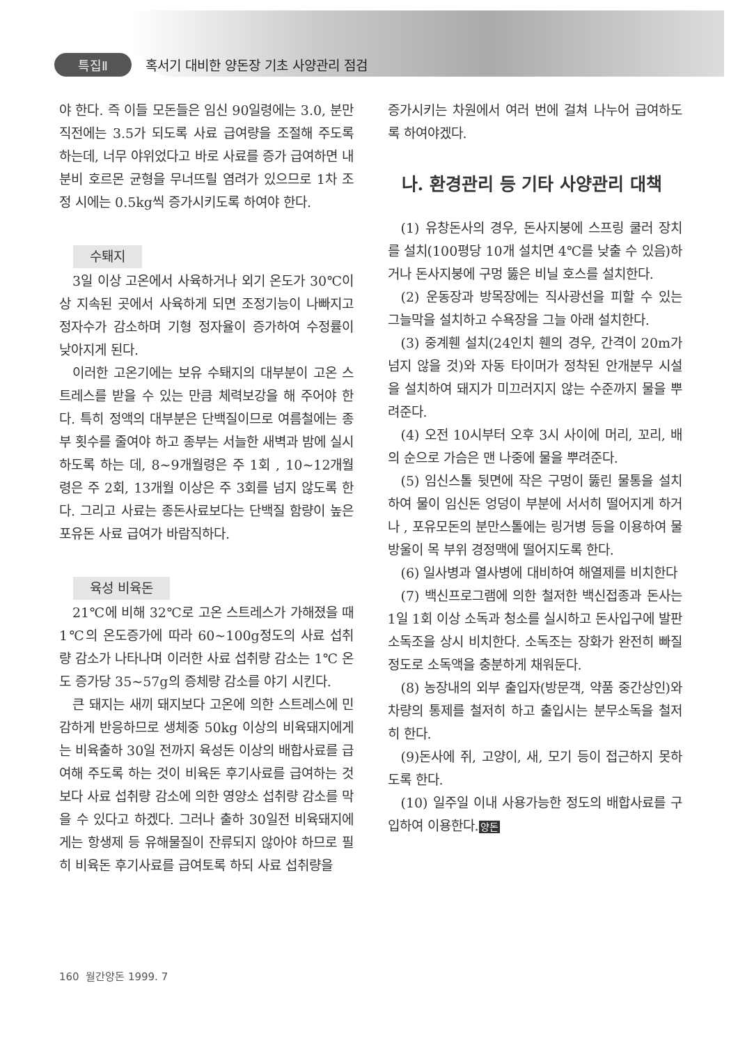특집Ⅱ 혹서기 대비한 양돈장 기초 사양관리 점검
야 한다. 즉 이들 모돈들은 임신 90일령에는 3.0, 분만 직전에는 3.5가 되도록 사료 급여량을 조절해 주도록 하는데, 너무 야위었다고 바로 사료를 증가 급여하면 내분비 호르몬 균형을 무너뜨릴 염려가 있으므로 1차 조정 시에는 0.5kg씩 증가시키도록 하여야 한다.
수퇘지
3일 이상 고온에서 사육하거나 외기 온도가 30℃이상 지속된 곳에서 사육하게 되면 조정기능이 나빠지고 정자수가 감소하며 기형 정자율이 증가하여 수정률이 낮아지게 된다.
이러한 고온기에는 보유 수퇘지의 대부분이 고온 스트레스를 받을 수 있는 만큼 체력보강을 해 주어야 한다. 특히 정액의 대부분은 단백질이므로 여름철에는 종부 횟수를 줄여야 하고 종부는 서늘한 새벽과 밤에 실시하도록 하는 데, 8~9개월령은 주 1회 , 10~12개월 령은 주 2회, 13개월 이상은 주 3회를 넘지 않도록 한다. 그리고 사료는 종돈사료보다는 단백질 함량이 높은 포유돈 사료 급여가 바람직하다.
육성 비육돈
21℃에 비해 32℃로 고온 스트레스가 가해졌을 때 1℃의 온도증가에 따라 60~100g정도의 사료 섭취량 감소가 나타나며 이러한 사료 섭취량 감소는 1℃ 온도 증가당 35~57g의 증체량 감소를 야기 시킨다.
큰 돼지는 새끼 돼지보다 고온에 의한 스트레스에 민감하게 반응하므로 생체중 50kg 이상의 비육돼지에게는 비육출하 30일 전까지 육성돈 이상의 배합사료를 급여해 주도록 하는 것이 비육돈 후기사료를 급여하는 것보다 사료 섭취량 감소에 의한 영양소 섭취량 감소를 막을 수 있다고 하겠다. 그러나 출하 30일전 비육돼지에게는 항생제 등 유해물질이 잔류되지 않아야 하므로 필히 비육돈 후기사료를 급여토록 하되 사료 섭취량을
증가시키는 차원에서 여러 번에 걸쳐 나누어 급여하도록 하여야겠다.
나. 환경관리 등 기타 사양관리 대책
(1) 유창돈사의 경우, 돈사지붕에 스프링 쿨러 장치를 설치(100평당 10개 설치면 4℃를 낮출 수 있음)하거나 돈사지붕에 구멍 뚫은 비닐 호스를 설치한다.
(2) 운동장과 방목장에는 직사광선을 피할 수 있는 그늘막을 설치하고 수욕장을 그늘 아래 설치한다.
(3) 중계휀 설치(24인치 휀의 경우, 간격이 20m가 넘지 않을 것)와 자동 타이머가 정착된 안개분무 시설을 설치하여 돼지가 미끄러지지 않는 수준까지 물을 뿌려준다.
(4) 오전 10시부터 오후 3시 사이에 머리, 꼬리, 배의 순으로 가슴은 맨 나중에 물을 뿌려준다.
(5) 임신스톨 뒷면에 작은 구멍이 뚫린 물통을 설치하여 물이 임신돈 엉덩이 부분에 서서히 떨어지게 하거나 , 포유모돈의 분만스톨에는 링거병 등을 이용하여 물방울이 목 부위 경정맥에 떨어지도록 한다.
(6) 일사병과 열사병에 대비하여 해열제를 비치한다
(7) 백신프로그램에 의한 철저한 백신접종과 돈사는 1일 1회 이상 소독과 청소를 실시하고 돈사입구에 발판 소독조을 상시 비치한다. 소독조는 장화가 완전히 빠질 정도로 소독액을 충분하게 채워둔다.
(8) 농장내의 외부 출입자(방문객, 약품 중간상인)와 차량의 통제를 철저히 하고 출입시는 분무소독을 철저히 한다.
(9)돈사에 쥐, 고양이, 새, 모기 등이 접근하지 못하도록 한다.
(10) 일주일 이내 사용가능한 정도의 배합사료를 구입하여 이용한다.양돈
160 월간양돈 1999. 7